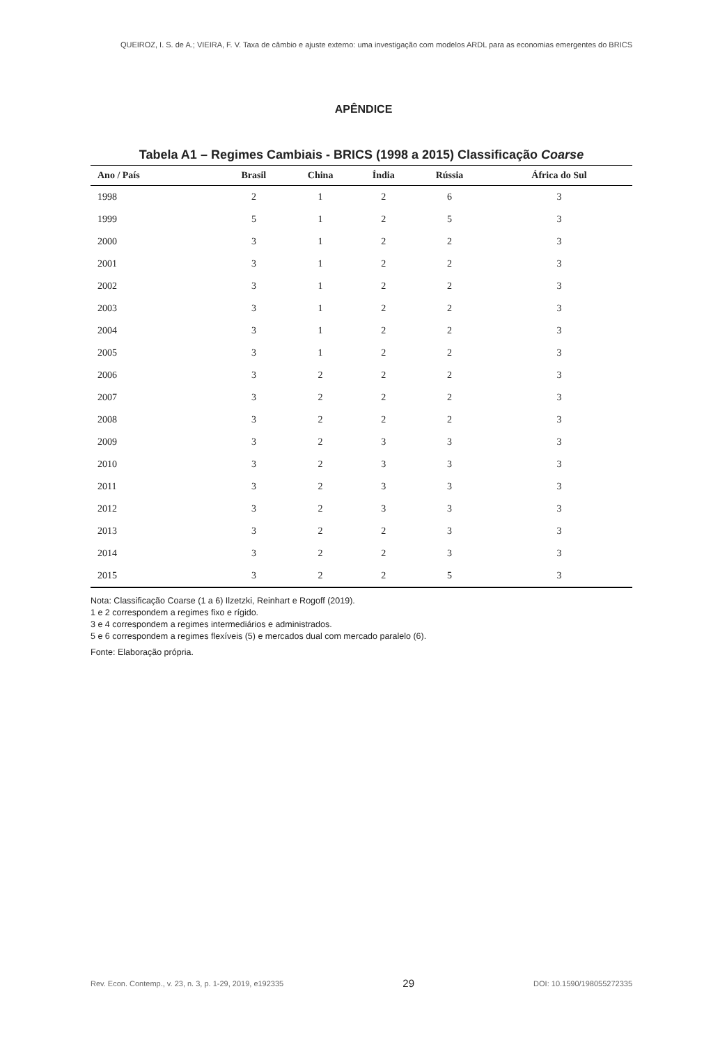QUEIROZ, I. S. de A.; VIEIRA, F. V. Taxa de câmbio e ajuste externo: uma investigação com modelos ARDL para as economias emergentes do BRICS
APÊNDICE
Tabela A1 – Regimes Cambiais - BRICS (1998 a 2015) Classificação Coarse
| Ano / País | Brasil | China | Índia | Rússia | África do Sul |
| --- | --- | --- | --- | --- | --- |
| 1998 | 2 | 1 | 2 | 6 | 3 |
| 1999 | 5 | 1 | 2 | 5 | 3 |
| 2000 | 3 | 1 | 2 | 2 | 3 |
| 2001 | 3 | 1 | 2 | 2 | 3 |
| 2002 | 3 | 1 | 2 | 2 | 3 |
| 2003 | 3 | 1 | 2 | 2 | 3 |
| 2004 | 3 | 1 | 2 | 2 | 3 |
| 2005 | 3 | 1 | 2 | 2 | 3 |
| 2006 | 3 | 2 | 2 | 2 | 3 |
| 2007 | 3 | 2 | 2 | 2 | 3 |
| 2008 | 3 | 2 | 2 | 2 | 3 |
| 2009 | 3 | 2 | 3 | 3 | 3 |
| 2010 | 3 | 2 | 3 | 3 | 3 |
| 2011 | 3 | 2 | 3 | 3 | 3 |
| 2012 | 3 | 2 | 3 | 3 | 3 |
| 2013 | 3 | 2 | 2 | 3 | 3 |
| 2014 | 3 | 2 | 2 | 3 | 3 |
| 2015 | 3 | 2 | 2 | 5 | 3 |
Nota: Classificação Coarse (1 a 6) Ilzetzki, Reinhart e Rogoff (2019).
1 e 2 correspondem a regimes fixo e rígido.
3 e 4 correspondem a regimes intermediários e administrados.
5 e 6 correspondem a regimes flexíveis (5) e mercados dual com mercado paralelo (6).
Fonte: Elaboração própria.
Rev. Econ. Contemp., v. 23, n. 3, p. 1-29, 2019, e192335 29 DOI: 10.1590/198055272335